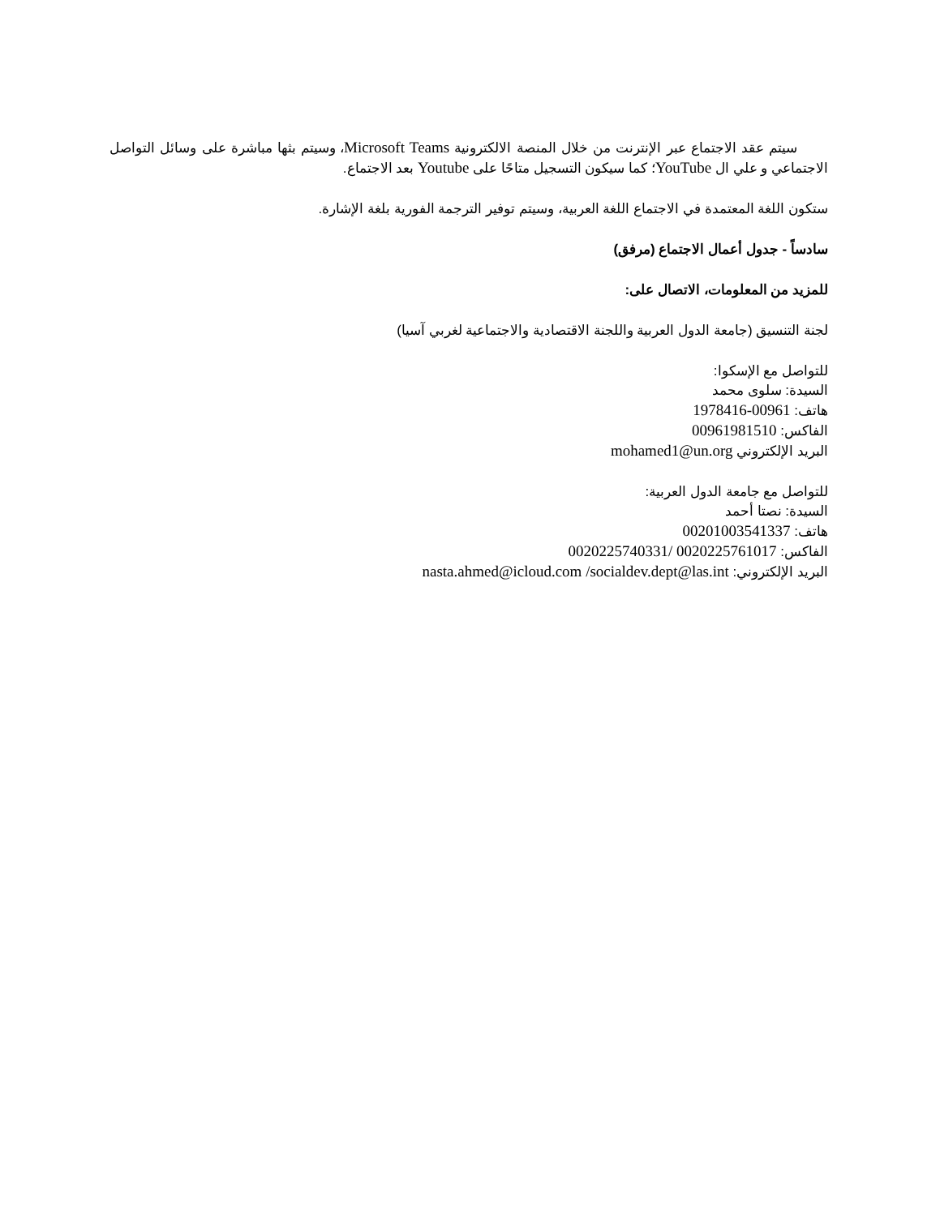سيتم عقد الاجتماع عبر الإنترنت من خلال المنصة الالكترونية Microsoft Teams، وسيتم بثها مباشرة على وسائل التواصل الاجتماعي و علي ال YouTube؛ كما سيكون التسجيل متاحًا على Youtube بعد الاجتماع.
ستكون اللغة المعتمدة في الاجتماع اللغة العربية، وسيتم توفير الترجمة الفورية بلغة الإشارة.
سادساً - جدول أعمال الاجتماع (مرفق)
للمزيد من المعلومات، الاتصال على:
لجنة التنسيق (جامعة الدول العربية واللجنة الاقتصادية والاجتماعية لغربي آسيا)
للتواصل مع الإسكوا:
السيدة: سلوى محمد
هاتف: 00961-1978416
الفاكس: 00961981510
البريد الإلكتروني mohamed1@un.org
للتواصل مع جامعة الدول العربية:
السيدة: نصتا أحمد
هاتف: 00201003541337
الفاكس: 0020225761017 /0020225740331
البريد الإلكتروني: nasta.ahmed@icloud.com /socialdev.dept@las.int